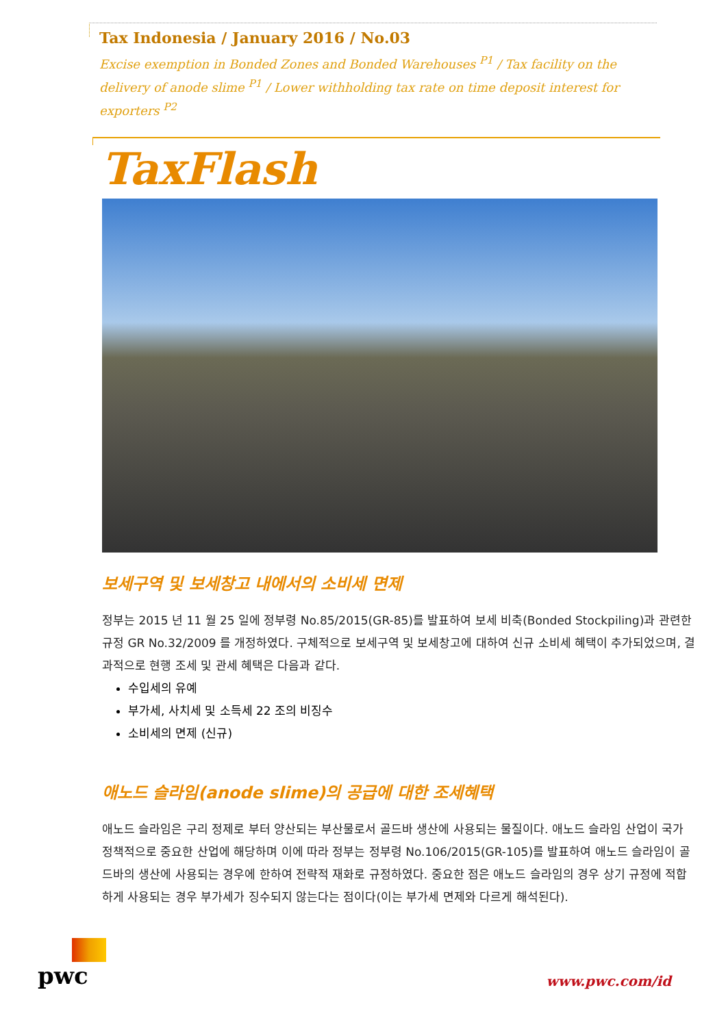Tax Indonesia / January 2016 / No.03
Excise exemption in Bonded Zones and Bonded Warehouses <sup>P1</sup> / Tax facility on the delivery of anode slime <sup>P1</sup> / Lower withholding tax rate on time deposit interest for exporters <sup>P2</sup>
TaxFlash
보세구역 및 보세창고 내에서의 소비세 면제
정부는 2015 년 11 월 25 일에 정부령 No.85/2015(GR-85)를 발표하여 보세 비축(Bonded Stockpiling)과 관련한 규정 GR No.32/2009 를 개정하였다. 구체적으로 보세구역 및 보세창고에 대하여 신규 소비세 혜택이 추가되었으며, 결과적으로 현행 조세 및 관세 혜택은 다음과 같다.
수입세의 유예
부가세, 사치세 및 소득세 22 조의 비징수
소비세의 면제 (신규)
애노드 슬라임(anode slime)의 공급에 대한 조세혜택
애노드 슬라임은 구리 정제로 부터 양산되는 부산물로서 골드바 생산에 사용되는 물질이다. 애노드 슬라임 산업이 국가 정책적으로 중요한 산업에 해당하며 이에 따라 정부는 정부령 No.106/2015(GR-105)를 발표하여 애노드 슬라임이 골드바의 생산에 사용되는 경우에 한하여 전략적 재화로 규정하였다. 중요한 점은 애노드 슬라임의 경우 상기 규정에 적합하게 사용되는 경우 부가세가 징수되지 않는다는 점이다(이는 부가세 면제와 다르게 해석된다).
pwc
www.pwc.com/id